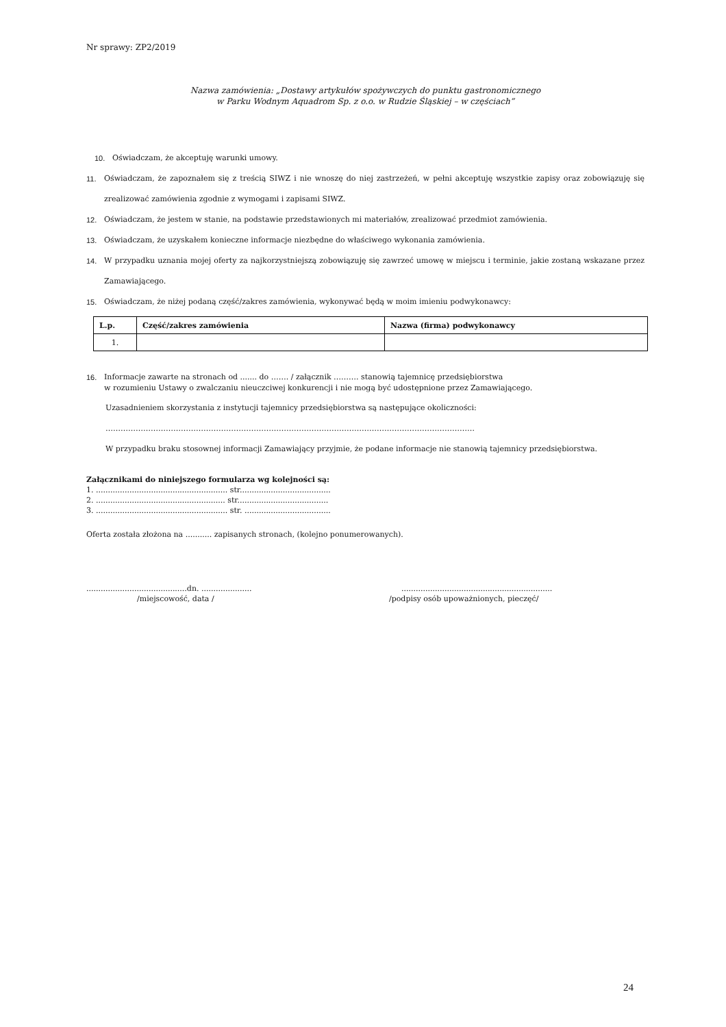Nr sprawy: ZP2/2019
Nazwa zamówienia: „Dostawy artykułów spożywczych do punktu gastronomicznego
w Parku Wodnym Aquadrom Sp. z o.o. w Rudzie Śląskiej – w częściach”
10. Oświadczam, że akceptuję warunki umowy.
11. Oświadczam, że zapoznałem się z treścią SIWZ i nie wnoszę do niej zastrzeżeń, w pełni akceptuję wszystkie zapisy oraz zobowiązuję się zrealizować zamówienia zgodnie z wymogami i zapisami SIWZ.
12. Oświadczam, że jestem w stanie, na podstawie przedstawionych mi materiałów, zrealizować przedmiot zamówienia.
13. Oświadczam, że uzyskałem konieczne informacje niezbędne do właściwego wykonania zamówienia.
14. W przypadku uznania mojej oferty za najkorzystniejszą zobowiązuję się zawrzeć umowę w miejscu i terminie, jakie zostaną wskazane przez Zamawiającego.
15. Oświadczam, że niżej podaną część/zakres zamówienia, wykonywać będą w moim imieniu podwykonawcy:
| L.p. | Część/zakres zamówienia | Nazwa (firma) podwykonawcy |
| --- | --- | --- |
| 1. | | |
16. Informacje zawarte na stronach od ....... do ……. / załącznik ………. stanowią tajemnicę przedsiębiorstwa
w rozumieniu Ustawy o zwalczaniu nieuczciwej konkurencji i nie mogą być udostępnione przez Zamawiającego.
Uzasadnieniem skorzystania z instytucji tajemnicy przedsiębiorstwa są następujące okoliczności:
…………………………………………………………………………………………………………………………………
W przypadku braku stosownej informacji Zamawiający przyjmie, że podane informacje nie stanowią tajemnicy przedsiębiorstwa.
Załącznikami do niniejszego formularza wg kolejności są:
1. ....................................................... str......................................
2. ...................................................... str......................................
3. ....................................................... str. ....................................
Oferta została złożona na ........... zapisanych stronach, (kolejno ponumerowanych).
..........................................dn. .....................
/miejscowość, data /
...............................................................
/podpisy osób upoważnionych, pieczęć/
24